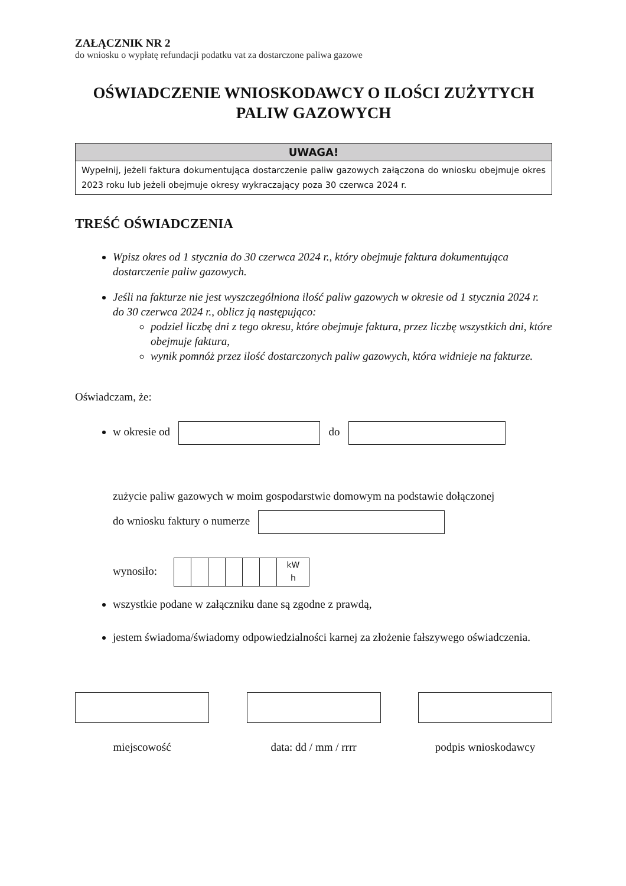ZAŁĄCZNIK NR 2
do wniosku o wypłatę refundacji podatku vat za dostarczone paliwa gazowe
OŚWIADCZENIE WNIOSKODAWCY O ILOŚCI ZUŻYTYCH
PALIW GAZOWYCH
UWAGA!
Wypełnij, jeżeli faktura dokumentująca dostarczenie paliw gazowych załączona do wniosku obejmuje okres 2023 roku lub jeżeli obejmuje okresy wykraczający poza 30 czerwca 2024 r.
TREŚĆ OŚWIADCZENIA
Wpisz okres od 1 stycznia do 30 czerwca 2024 r., który obejmuje faktura dokumentująca dostarczenie paliw gazowych.
Jeśli na fakturze nie jest wyszczególniona ilość paliw gazowych w okresie od 1 stycznia 2024 r. do 30 czerwca 2024 r., oblicz ją następująco:
podziel liczbę dni z tego okresu, które obejmuje faktura, przez liczbę wszystkich dni, które obejmuje faktura,
wynik pomnóż przez ilość dostarczonych paliw gazowych, która widnieje na fakturze.
Oświadczam, że:
w okresie od do
zużycie paliw gazowych w moim gospodarstwie domowym na podstawie dołączonej
do wniosku faktury o numerze
wynosiło: kW
h
wszystkie podane w załączniku dane są zgodne z prawdą,
jestem świadoma/świadomy odpowiedzialności karnej za złożenie fałszywego oświadczenia.
miejscowość data: dd / mm / rrrr
podpis wnioskodawcy